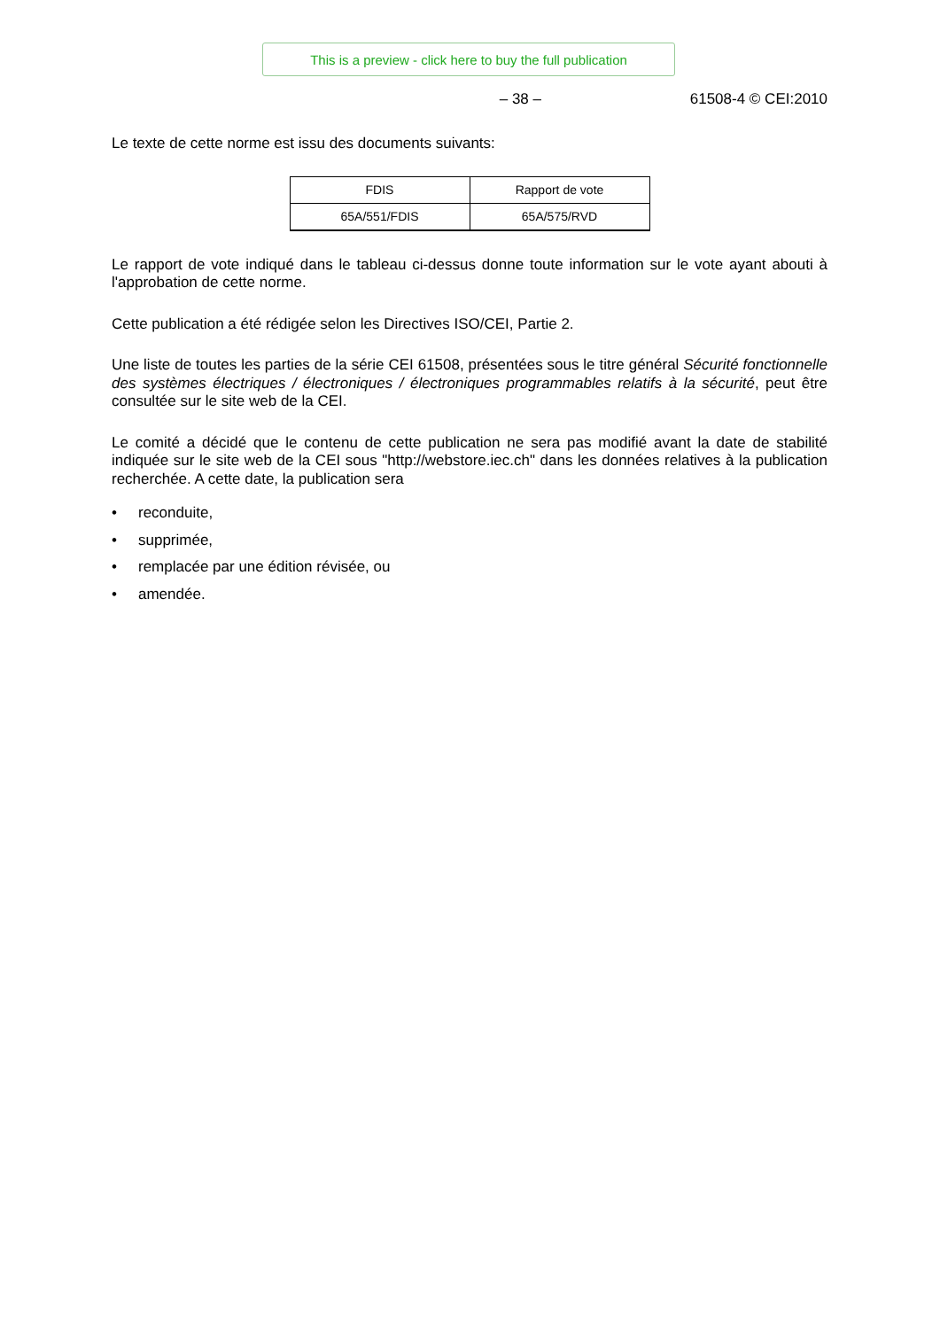This is a preview - click here to buy the full publication
– 38 – 61508-4 © CEI:2010
Le texte de cette norme est issu des documents suivants:
| FDIS | Rapport de vote |
| --- | --- |
| 65A/551/FDIS | 65A/575/RVD |
Le rapport de vote indiqué dans le tableau ci-dessus donne toute information sur le vote ayant abouti à l'approbation de cette norme.
Cette publication a été rédigée selon les Directives ISO/CEI, Partie 2.
Une liste de toutes les parties de la série CEI 61508, présentées sous le titre général Sécurité fonctionnelle des systèmes électriques / électroniques / électroniques programmables relatifs à la sécurité, peut être consultée sur le site web de la CEI.
Le comité a décidé que le contenu de cette publication ne sera pas modifié avant la date de stabilité indiquée sur le site web de la CEI sous "http://webstore.iec.ch" dans les données relatives à la publication recherchée. A cette date, la publication sera
• reconduite,
• supprimée,
• remplacée par une édition révisée, ou
• amendée.